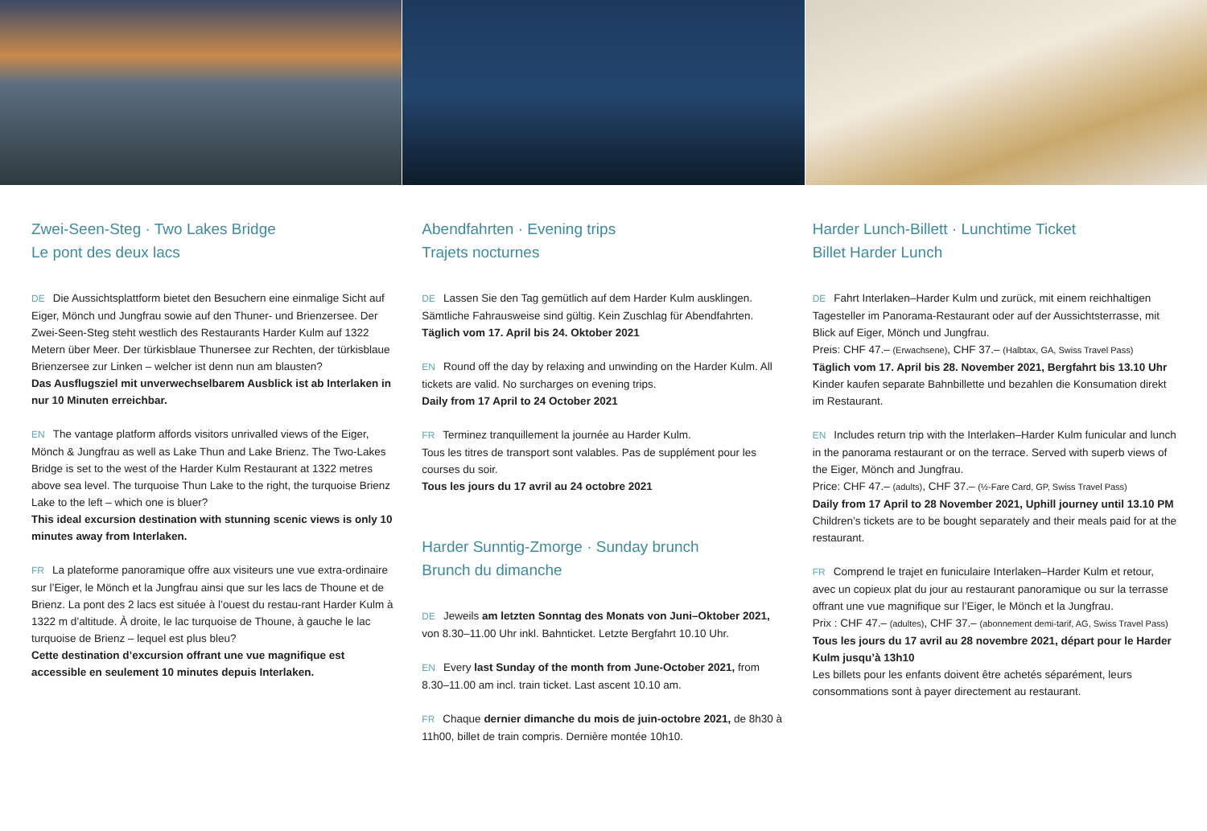Zwei-Seen-Steg · Two Lakes Bridge
Le pont des deux lacs
DE Die Aussichtsplattform bietet den Besuchern eine einmalige Sicht auf Eiger, Mönch und Jungfrau sowie auf den Thuner- und Brienzersee. Der Zwei-Seen-Steg steht westlich des Restaurants Harder Kulm auf 1322 Metern über Meer. Der türkisblaue Thunersee zur Rechten, der türkisblaue Brienzersee zur Linken – welcher ist denn nun am blausten?
Das Ausflugsziel mit unverwechselbarem Ausblick ist ab Interlaken in nur 10 Minuten erreichbar.
EN The vantage platform affords visitors unrivalled views of the Eiger, Mönch & Jungfrau as well as Lake Thun and Lake Brienz. The Two-Lakes Bridge is set to the west of the Harder Kulm Restaurant at 1322 metres above sea level. The turquoise Thun Lake to the right, the turquoise Brienz Lake to the left – which one is bluer?
This ideal excursion destination with stunning scenic views is only 10 minutes away from Interlaken.
FR La plateforme panoramique offre aux visiteurs une vue extra-ordinaire sur l’Eiger, le Mönch et la Jungfrau ainsi que sur les lacs de Thoune et de Brienz. La pont des 2 lacs est située à l’ouest du restau-rant Harder Kulm à 1322 m d’altitude. À droite, le lac turquoise de Thoune, à gauche le lac turquoise de Brienz – lequel est plus bleu?
Cette destination d’excursion offrant une vue magnifique est accessible en seulement 10 minutes depuis Interlaken.
Abendfahrten · Evening trips
Trajets nocturnes
DE Lassen Sie den Tag gemütlich auf dem Harder Kulm ausklingen. Sämtliche Fahrausweise sind gültig. Kein Zuschlag für Abendfahrten.
Täglich vom 17. April bis 24. Oktober 2021
EN Round off the day by relaxing and unwinding on the Harder Kulm. All tickets are valid. No surcharges on evening trips.
Daily from 17 April to 24 October 2021
FR Terminez tranquillement la journée au Harder Kulm.
Tous les titres de transport sont valables. Pas de supplément pour les courses du soir.
Tous les jours du 17 avril au 24 octobre 2021
Harder Sunntig-Zmorge · Sunday brunch
Brunch du dimanche
DE Jeweils am letzten Sonntag des Monats von Juni–Oktober 2021, von 8.30–11.00 Uhr inkl. Bahnticket. Letzte Bergfahrt 10.10 Uhr.
EN Every last Sunday of the month from June-October 2021, from 8.30–11.00 am incl. train ticket. Last ascent 10.10 am.
FR Chaque dernier dimanche du mois de juin-octobre 2021, de 8h30 à 11h00, billet de train compris. Dernière montée 10h10.
Harder Lunch-Billett · Lunchtime Ticket
Billet Harder Lunch
DE Fahrt Interlaken–Harder Kulm und zurück, mit einem reichhaltigen Tagesteller im Panorama-Restaurant oder auf der Aussichtsterrasse, mit Blick auf Eiger, Mönch und Jungfrau.
Preis: CHF 47.– (Erwachsene), CHF 37.– (Halbtax, GA, Swiss Travel Pass)
Täglich vom 17. April bis 28. November 2021, Bergfahrt bis 13.10 Uhr
Kinder kaufen separate Bahnbillette und bezahlen die Konsumation direkt im Restaurant.
EN Includes return trip with the Interlaken–Harder Kulm funicular and lunch in the panorama restaurant or on the terrace. Served with superb views of the Eiger, Mönch and Jungfrau.
Price: CHF 47.– (adults), CHF 37.– (½-Fare Card, GP, Swiss Travel Pass)
Daily from 17 April to 28 November 2021, Uphill journey until 13.10 PM
Children’s tickets are to be bought separately and their meals paid for at the restaurant.
FR Comprend le trajet en funiculaire Interlaken–Harder Kulm et retour, avec un copieux plat du jour au restaurant panoramique ou sur la terrasse offrant une vue magnifique sur l’Eiger, le Mönch et la Jungfrau.
Prix : CHF 47.– (adultes), CHF 37.– (abonnement demi-tarif, AG, Swiss Travel Pass)
Tous les jours du 17 avril au 28 novembre 2021, départ pour le Harder Kulm jusqu’à 13h10
Les billets pour les enfants doivent être achetés séparément, leurs consommations sont à payer directement au restaurant.